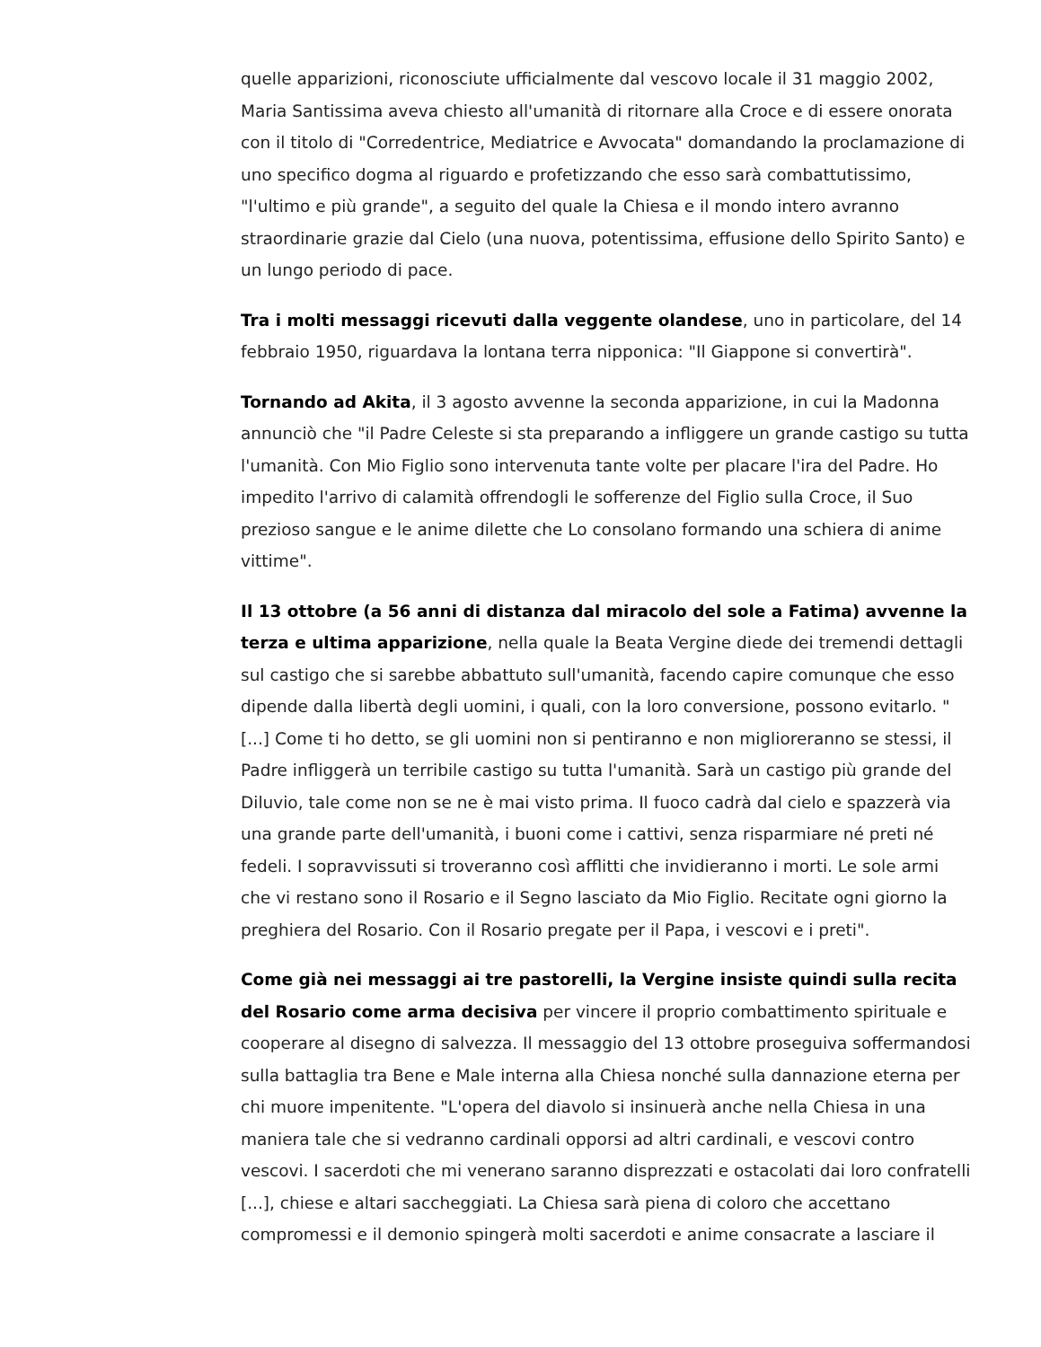quelle apparizioni, riconosciute ufficialmente dal vescovo locale il 31 maggio 2002, Maria Santissima aveva chiesto all'umanità di ritornare alla Croce e di essere onorata con il titolo di "Corredentrice, Mediatrice e Avvocata" domandando la proclamazione di uno specifico dogma al riguardo e profetizzando che esso sarà combattutissimo, "l'ultimo e più grande", a seguito del quale la Chiesa e il mondo intero avranno straordinarie grazie dal Cielo (una nuova, potentissima, effusione dello Spirito Santo) e un lungo periodo di pace.
Tra i molti messaggi ricevuti dalla veggente olandese, uno in particolare, del 14 febbraio 1950, riguardava la lontana terra nipponica: "Il Giappone si convertirà".
Tornando ad Akita, il 3 agosto avvenne la seconda apparizione, in cui la Madonna annunciò che "il Padre Celeste si sta preparando a infliggere un grande castigo su tutta l'umanità. Con Mio Figlio sono intervenuta tante volte per placare l'ira del Padre. Ho impedito l'arrivo di calamità offrendogli le sofferenze del Figlio sulla Croce, il Suo prezioso sangue e le anime dilette che Lo consolano formando una schiera di anime vittime".
Il 13 ottobre (a 56 anni di distanza dal miracolo del sole a Fatima) avvenne la terza e ultima apparizione, nella quale la Beata Vergine diede dei tremendi dettagli sul castigo che si sarebbe abbattuto sull'umanità, facendo capire comunque che esso dipende dalla libertà degli uomini, i quali, con la loro conversione, possono evitarlo. "[...] Come ti ho detto, se gli uomini non si pentiranno e non miglioreranno se stessi, il Padre infliggerà un terribile castigo su tutta l'umanità. Sarà un castigo più grande del Diluvio, tale come non se ne è mai visto prima. Il fuoco cadrà dal cielo e spazzerà via una grande parte dell'umanità, i buoni come i cattivi, senza risparmiare né preti né fedeli. I sopravvissuti si troveranno così afflitti che invidieranno i morti. Le sole armi che vi restano sono il Rosario e il Segno lasciato da Mio Figlio. Recitate ogni giorno la preghiera del Rosario. Con il Rosario pregate per il Papa, i vescovi e i preti".
Come già nei messaggi ai tre pastorelli, la Vergine insiste quindi sulla recita del Rosario come arma decisiva per vincere il proprio combattimento spirituale e cooperare al disegno di salvezza. Il messaggio del 13 ottobre proseguiva soffermandosi sulla battaglia tra Bene e Male interna alla Chiesa nonché sulla dannazione eterna per chi muore impenitente. "L'opera del diavolo si insinuerà anche nella Chiesa in una maniera tale che si vedranno cardinali opporsi ad altri cardinali, e vescovi contro vescovi. I sacerdoti che mi venerano saranno disprezzati e ostacolati dai loro confratelli [...], chiese e altari saccheggiati. La Chiesa sarà piena di coloro che accettano compromessi e il demonio spingerà molti sacerdoti e anime consacrate a lasciare il